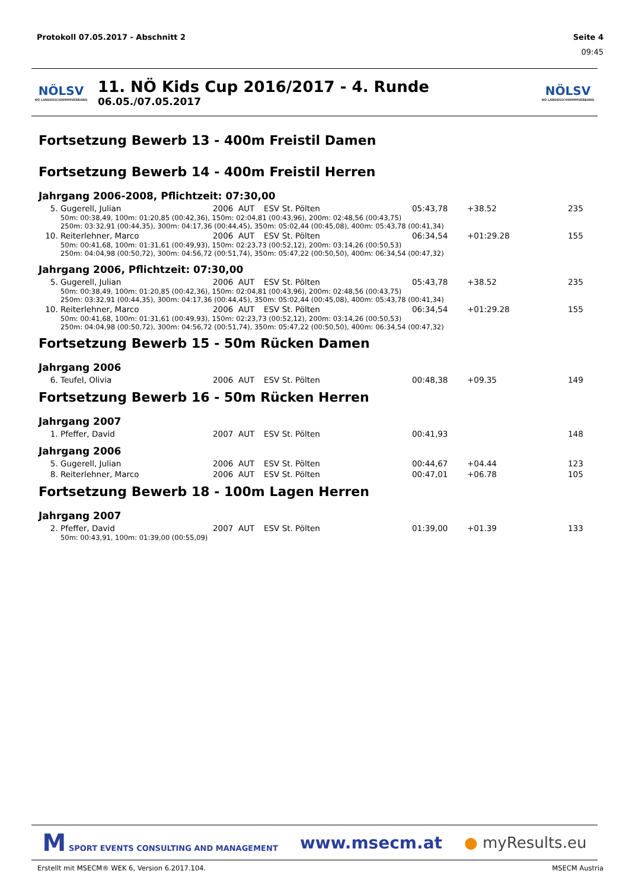Protokoll 07.05.2017 - Abschnitt 2 Seite 4
09:45
NÖLSV
NÖ LANDESSCHWIMMVERBAND
11. NÖ Kids Cup 2016/2017 - 4. Runde
06.05./07.05.2017
NÖLSV
NÖ LANDESSCHWIMMVERBAND
Fortsetzung Bewerb 13 - 400m Freistil Damen
Fortsetzung Bewerb 14 - 400m Freistil Herren
Jahrgang 2006-2008, Pflichtzeit: 07:30,00
| 5. | Gugerell, Julian | 2006 | AUT | ESV St. Pölten | 05:43,78 | +38.52 | 235 |
| 50m: 00:38,49, 100m: 01:20,85 (00:42,36), 150m: 02:04,81 (00:43,96), 200m: 02:48,56 (00:43,75) 250m: 03:32,91 (00:44,35), 300m: 04:17,36 (00:44,45), 350m: 05:02,44 (00:45,08), 400m: 05:43,78 (00:41,34) | | | | | | | |
| 10. | Reiterlehner, Marco | 2006 | AUT | ESV St. Pölten | 06:34,54 | +01:29.28 | 155 |
| 50m: 00:41,68, 100m: 01:31,61 (00:49,93), 150m: 02:23,73 (00:52,12), 200m: 03:14,26 (00:50,53) 250m: 04:04,98 (00:50,72), 300m: 04:56,72 (00:51,74), 350m: 05:47,22 (00:50,50), 400m: 06:34,54 (00:47,32) | | | | | | | |
Jahrgang 2006, Pflichtzeit: 07:30,00
| 5. | Gugerell, Julian | 2006 | AUT | ESV St. Pölten | 05:43,78 | +38.52 | 235 |
| 50m: 00:38,49, 100m: 01:20,85 (00:42,36), 150m: 02:04,81 (00:43,96), 200m: 02:48,56 (00:43,75) 250m: 03:32,91 (00:44,35), 300m: 04:17,36 (00:44,45), 350m: 05:02,44 (00:45,08), 400m: 05:43,78 (00:41,34) | | | | | | | |
| 10. | Reiterlehner, Marco | 2006 | AUT | ESV St. Pölten | 06:34,54 | +01:29.28 | 155 |
| 50m: 00:41,68, 100m: 01:31,61 (00:49,93), 150m: 02:23,73 (00:52,12), 200m: 03:14,26 (00:50,53) 250m: 04:04,98 (00:50,72), 300m: 04:56,72 (00:51,74), 350m: 05:47,22 (00:50,50), 400m: 06:34,54 (00:47,32) | | | | | | | |
Fortsetzung Bewerb 15 - 50m Rücken Damen
Jahrgang 2006
| 6. | Teufel, Olivia | 2006 | AUT | ESV St. Pölten | 00:48,38 | +09.35 | 149 |
Fortsetzung Bewerb 16 - 50m Rücken Herren
Jahrgang 2007
| 1. | Pfeffer, David | 2007 | AUT | ESV St. Pölten | 00:41,93 | | 148 |
Jahrgang 2006
| 5. | Gugerell, Julian | 2006 | AUT | ESV St. Pölten | 00:44,67 | +04.44 | 123 |
| 8. | Reiterlehner, Marco | 2006 | AUT | ESV St. Pölten | 00:47,01 | +06.78 | 105 |
Fortsetzung Bewerb 18 - 100m Lagen Herren
Jahrgang 2007
| 2. | Pfeffer, David | 2007 | AUT | ESV St. Pölten | 01:39,00 | +01.39 | 133 |
| 50m: 00:43,91, 100m: 01:39,00 (00:55,09) | | | | | | | |
M SPORT EVENTS CONSULTING AND MANAGEMENT www.msecm.at ● myResults.eu
Erstellt mit MSECM® WEK 6, Version 6.2017.104. MSECM Austria